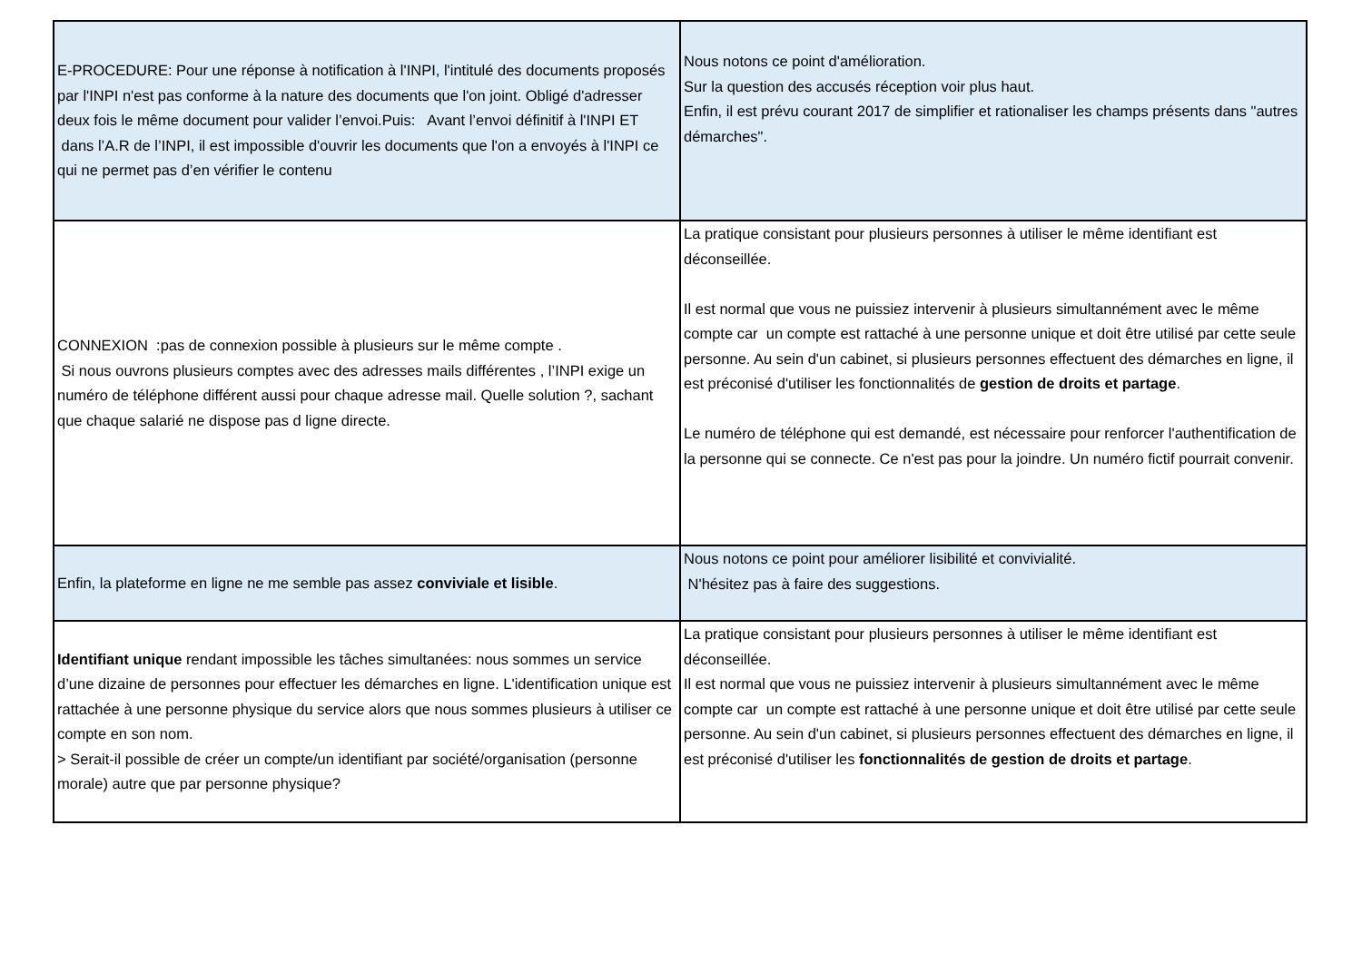| E-PROCEDURE: Pour une réponse à notification à l'INPI, l'intitulé des documents proposés par l'INPI n'est pas conforme à la nature des documents que l'on joint. Obligé d'adresser deux fois le même document pour valider l’envoi.Puis: Avant l’envoi définitif à l'INPI ET dans l’A.R de l’INPI, il est impossible d'ouvrir les documents que l'on a envoyés à l'INPI ce qui ne permet pas d’en vérifier le contenu | Nous notons ce point d'amélioration. Sur la question des accusés réception voir plus haut. Enfin, il est prévu courant 2017 de simplifier et rationaliser les champs présents dans "autres démarches". |
| CONNEXION :pas de connexion possible à plusieurs sur le même compte . Si nous ouvrons plusieurs comptes avec des adresses mails différentes , l’INPI exige un numéro de téléphone différent aussi pour chaque adresse mail. Quelle solution ?, sachant que chaque salarié ne dispose pas d ligne directe. | La pratique consistant pour plusieurs personnes à utiliser le même identifiant est déconseillée. Il est normal que vous ne puissiez intervenir à plusieurs simultannément avec le même compte car un compte est rattaché à une personne unique et doit être utilisé par cette seule personne. Au sein d'un cabinet, si plusieurs personnes effectuent des démarches en ligne, il est préconisé d'utiliser les fonctionnalités de gestion de droits et partage . Le numéro de téléphone qui est demandé, est nécessaire pour renforcer l'authentification de la personne qui se connecte. Ce n'est pas pour la joindre. Un numéro fictif pourrait convenir. |
| Enfin, la plateforme en ligne ne me semble pas assez conviviale et lisible . | Nous notons ce point pour améliorer lisibilité et convivialité. N'hésitez pas à faire des suggestions. |
| Identifiant unique rendant impossible les tâches simultanées: nous sommes un service d’une dizaine de personnes pour effectuer les démarches en ligne. L'identification unique est rattachée à une personne physique du service alors que nous sommes plusieurs à utiliser ce compte en son nom. > Serait-il possible de créer un compte/un identifiant par société/organisation (personne morale) autre que par personne physique? | La pratique consistant pour plusieurs personnes à utiliser le même identifiant est déconseillée. Il est normal que vous ne puissiez intervenir à plusieurs simultannément avec le même compte car un compte est rattaché à une personne unique et doit être utilisé par cette seule personne. Au sein d'un cabinet, si plusieurs personnes effectuent des démarches en ligne, il est préconisé d'utiliser les fonctionnalités de gestion de droits et partage . |